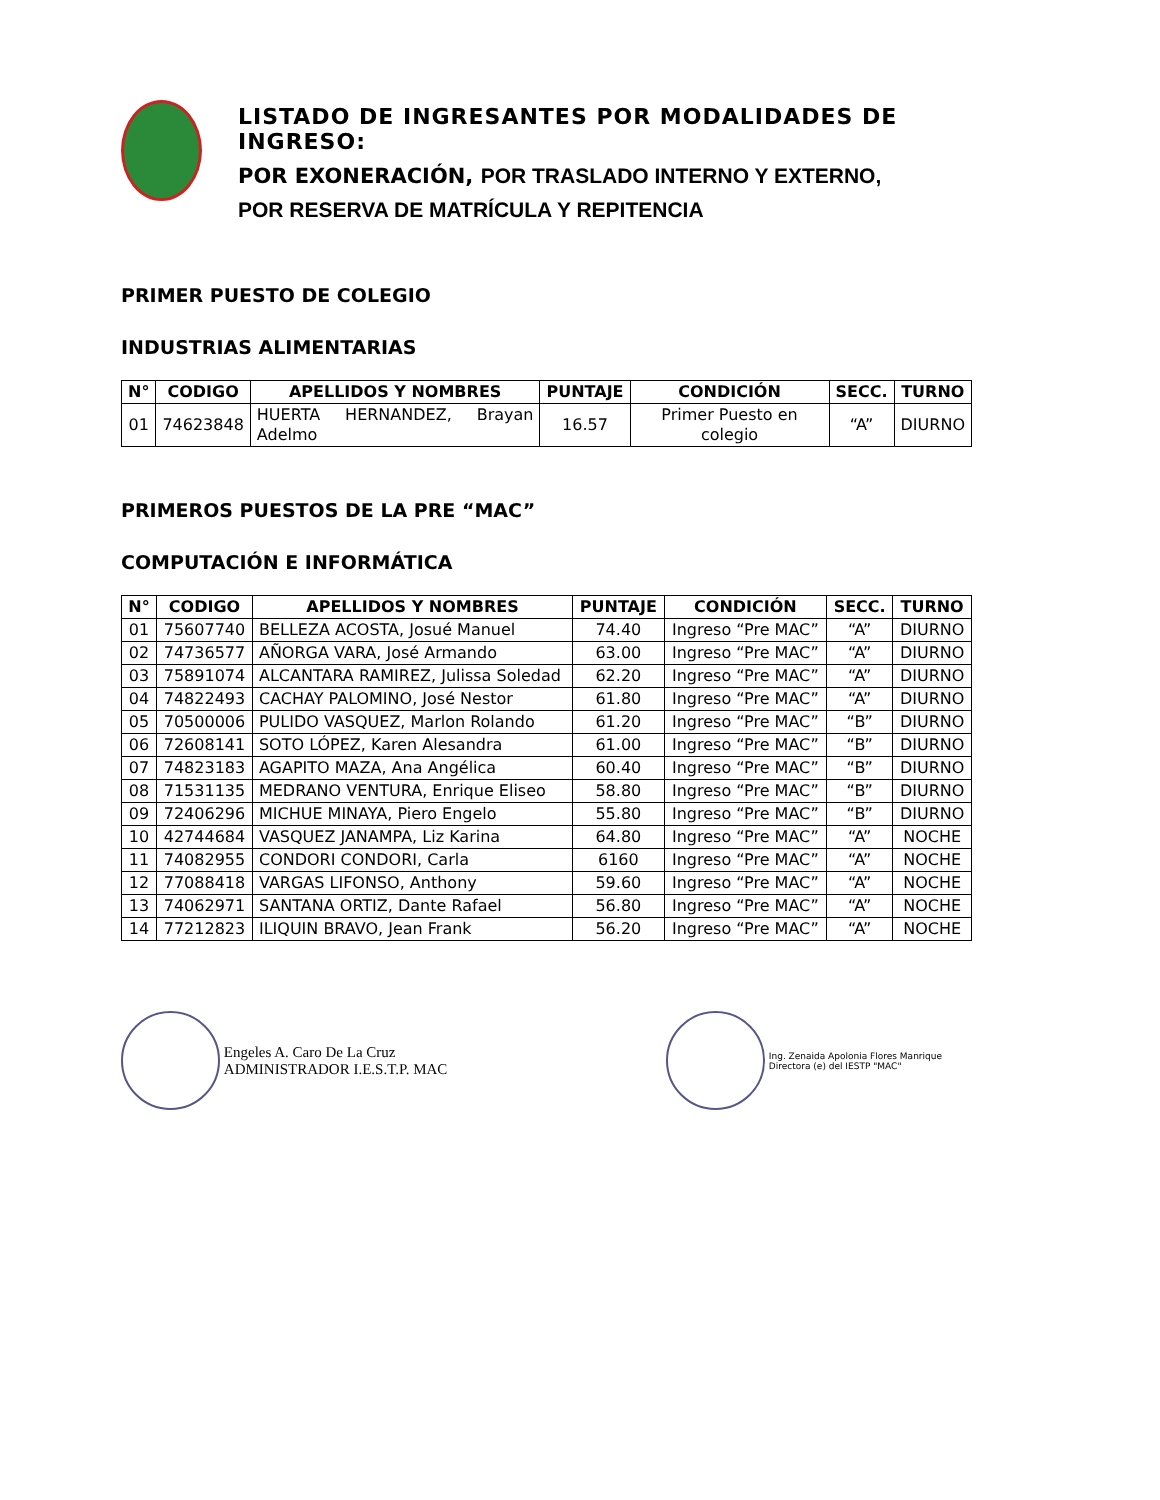LISTADO DE INGRESANTES POR MODALIDADES DE INGRESO:
POR EXONERACIÓN, POR TRASLADO INTERNO Y EXTERNO,
POR RESERVA DE MATRÍCULA Y REPITENCIA
PRIMER PUESTO DE COLEGIO
INDUSTRIAS ALIMENTARIAS
| N° | CODIGO | APELLIDOS Y NOMBRES | PUNTAJE | CONDICIÓN | SECC. | TURNO |
| --- | --- | --- | --- | --- | --- | --- |
| 01 | 74623848 | HUERTA HERNANDEZ, Brayan Adelmo | 16.57 | Primer Puesto en colegio | “A” | DIURNO |
PRIMEROS PUESTOS DE LA PRE “MAC”
COMPUTACIÓN E INFORMÁTICA
| N° | CODIGO | APELLIDOS Y NOMBRES | PUNTAJE | CONDICIÓN | SECC. | TURNO |
| --- | --- | --- | --- | --- | --- | --- |
| 01 | 75607740 | BELLEZA ACOSTA, Josué Manuel | 74.40 | Ingreso “Pre MAC” | “A” | DIURNO |
| 02 | 74736577 | AÑORGA VARA, José Armando | 63.00 | Ingreso “Pre MAC” | “A” | DIURNO |
| 03 | 75891074 | ALCANTARA RAMIREZ, Julissa Soledad | 62.20 | Ingreso “Pre MAC” | “A” | DIURNO |
| 04 | 74822493 | CACHAY PALOMINO, José Nestor | 61.80 | Ingreso “Pre MAC” | “A” | DIURNO |
| 05 | 70500006 | PULIDO VASQUEZ, Marlon Rolando | 61.20 | Ingreso “Pre MAC” | “B” | DIURNO |
| 06 | 72608141 | SOTO LÓPEZ, Karen Alesandra | 61.00 | Ingreso “Pre MAC” | “B” | DIURNO |
| 07 | 74823183 | AGAPITO MAZA, Ana Angélica | 60.40 | Ingreso “Pre MAC” | “B” | DIURNO |
| 08 | 71531135 | MEDRANO VENTURA, Enrique Eliseo | 58.80 | Ingreso “Pre MAC” | “B” | DIURNO |
| 09 | 72406296 | MICHUE MINAYA, Piero Engelo | 55.80 | Ingreso “Pre MAC” | “B” | DIURNO |
| 10 | 42744684 | VASQUEZ JANAMPA, Liz Karina | 64.80 | Ingreso “Pre MAC” | “A” | NOCHE |
| 11 | 74082955 | CONDORI CONDORI, Carla | 6160 | Ingreso “Pre MAC” | “A” | NOCHE |
| 12 | 77088418 | VARGAS LIFONSO, Anthony | 59.60 | Ingreso “Pre MAC” | “A” | NOCHE |
| 13 | 74062971 | SANTANA ORTIZ, Dante Rafael | 56.80 | Ingreso “Pre MAC” | “A” | NOCHE |
| 14 | 77212823 | ILIQUIN BRAVO, Jean Frank | 56.20 | Ingreso “Pre MAC” | “A” | NOCHE |
Engeles A. Caro De La Cruz
ADMINISTRADOR I.E.S.T.P. MAC
Ing. Zenaida Apolonia Flores Manrique
Directora (e) del IESTP "MAC"